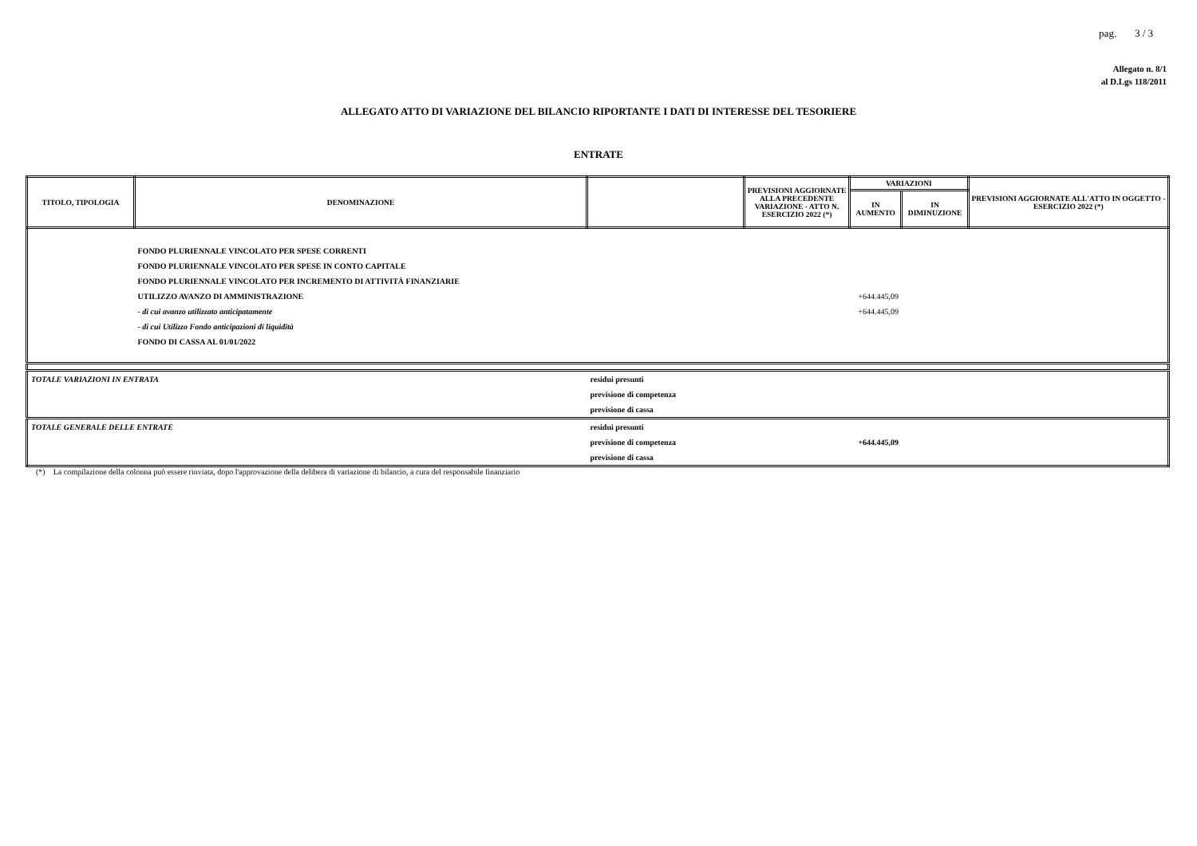pag. 3 / 3
Allegato n. 8/1
al D.Lgs 118/2011
ALLEGATO ATTO DI VARIAZIONE DEL BILANCIO RIPORTANTE I DATI DI INTERESSE DEL TESORIERE
ENTRATE
| TITOLO, TIPOLOGIA | DENOMINAZIONE | | PREVISIONI AGGIORNATE ALLA PRECEDENTE VARIAZIONE - ATTO N. ESERCIZIO 2022 (*) | VARIAZIONI | | PREVISIONI AGGIORNATE ALL'ATTO IN OGGETTO - ESERCIZIO 2022 (*) |
| --- | --- | --- | --- | --- | --- | --- |
| | | | | IN AUMENTO | IN DIMINUZIONE | |
| | FONDO PLURIENNALE VINCOLATO PER SPESE CORRENTI | | | | | |
| | FONDO PLURIENNALE VINCOLATO PER SPESE IN CONTO CAPITALE | | | | | |
| | FONDO PLURIENNALE VINCOLATO PER INCREMENTO DI ATTIVITÀ FINANZIARIE | | | | | |
| | UTILIZZO AVANZO DI AMMINISTRAZIONE | | | +644.445,09 | | |
| | - di cui avanzo utilizzato anticipatamente | | | +644.445,09 | | |
| | - di cui Utilizzo Fondo anticipazioni di liquidità | | | | | |
| | FONDO DI CASSA AL 01/01/2022 | | | | | |
| TOTALE VARIAZIONI IN ENTRATA | | residui presunti | | | | |
| | | previsione di competenza | | | | |
| | | previsione di cassa | | | | |
| TOTALE GENERALE DELLE ENTRATE | | residui presunti | | | | |
| | | previsione di competenza | | +644.445,09 | | |
| | | previsione di cassa | | | | |
(*) La compilazione della colonna può essere rinviata, dopo l'approvazione della delibera di variazione di bilancio, a cura del responsabile finanziario